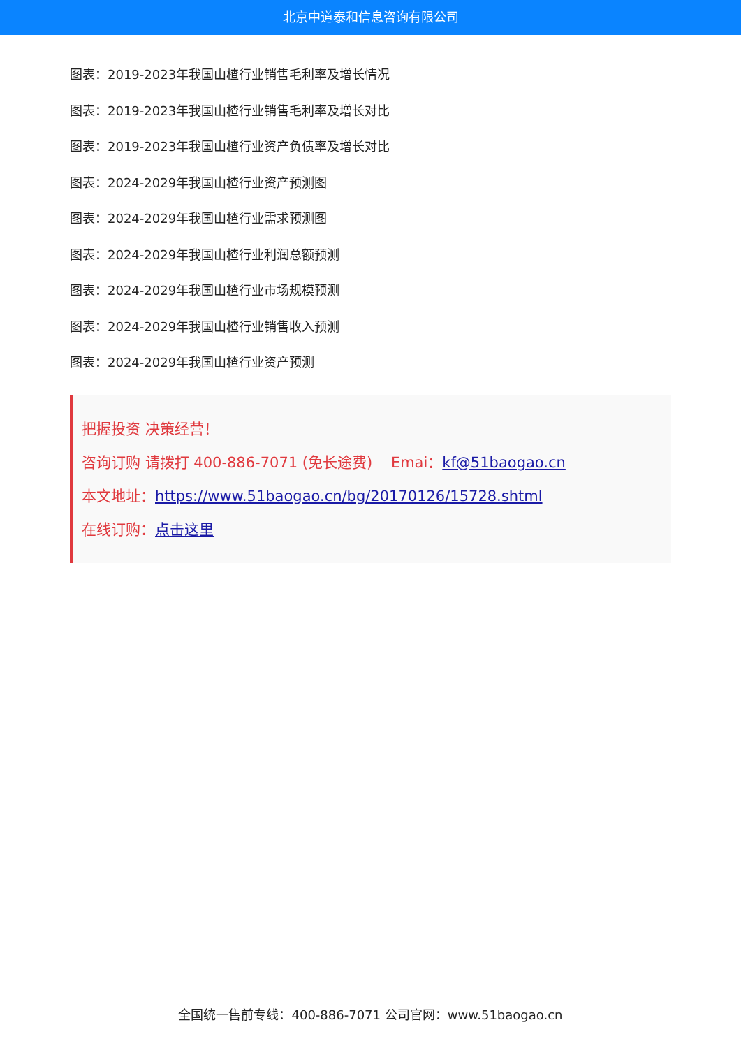北京中道泰和信息咨询有限公司
图表：2019-2023年我国山楂行业销售毛利率及增长情况
图表：2019-2023年我国山楂行业销售毛利率及增长对比
图表：2019-2023年我国山楂行业资产负债率及增长对比
图表：2024-2029年我国山楂行业资产预测图
图表：2024-2029年我国山楂行业需求预测图
图表：2024-2029年我国山楂行业利润总额预测
图表：2024-2029年我国山楂行业市场规模预测
图表：2024-2029年我国山楂行业销售收入预测
图表：2024-2029年我国山楂行业资产预测
把握投资 决策经营！
咨询订购 请拨打 400-886-7071 (免长途费) Emai：kf@51baogao.cn
本文地址：https://www.51baogao.cn/bg/20170126/15728.shtml
在线订购：点击这里
全国统一售前专线：400-886-7071 公司官网：www.51baogao.cn